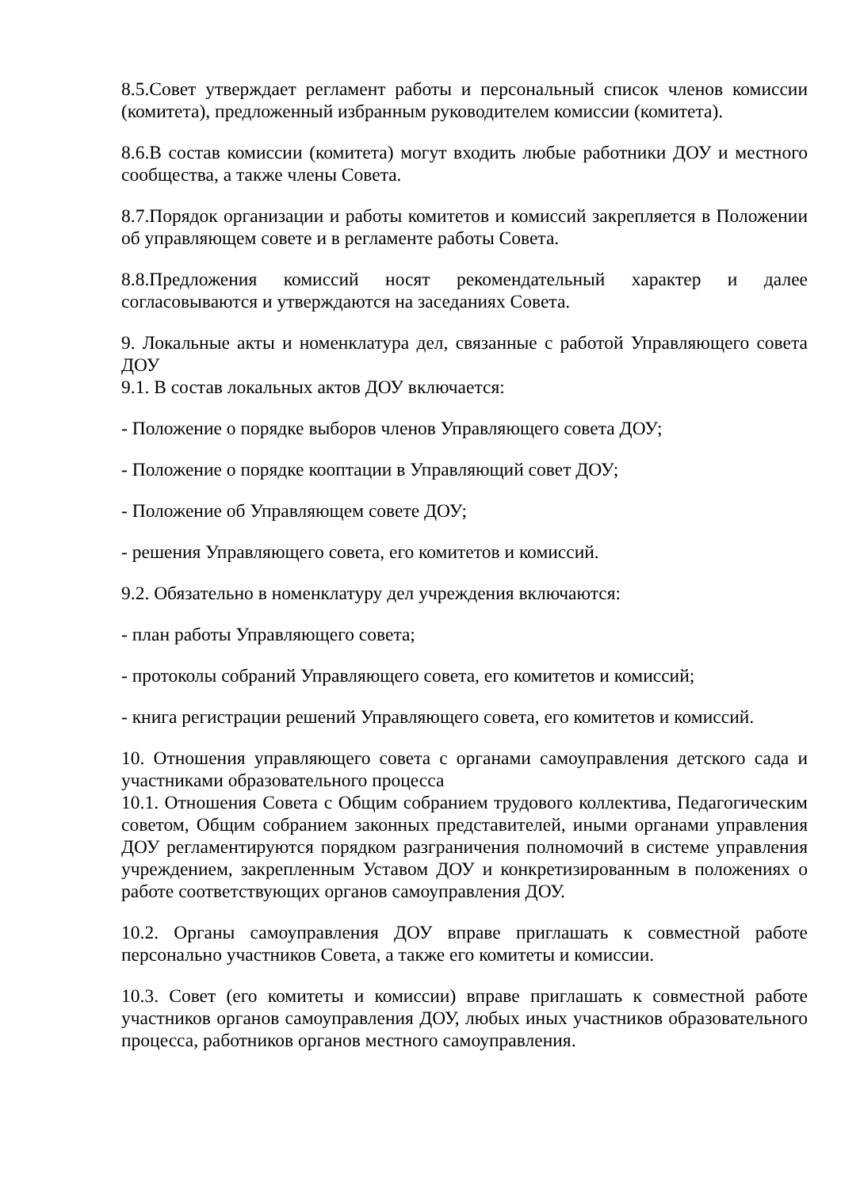8.5.Совет утверждает регламент работы и персональный список членов комиссии (комитета), предложенный избранным руководителем комиссии (комитета).
8.6.В состав комиссии (комитета) могут входить любые работники ДОУ и местного сообщества, а также члены Совета.
8.7.Порядок организации и работы комитетов и комиссий закрепляется в Положении об управляющем совете и в регламенте работы Совета.
8.8.Предложения комиссий носят рекомендательный характер и далее согласовываются и утверждаются на заседаниях Совета.
9. Локальные акты и номенклатура дел, связанные с работой Управляющего совета ДОУ
9.1. В состав локальных актов ДОУ включается:
- Положение о порядке выборов членов Управляющего совета ДОУ;
- Положение о порядке кооптации в Управляющий совет ДОУ;
- Положение об Управляющем совете ДОУ;
- решения Управляющего совета, его комитетов и комиссий.
9.2. Обязательно в номенклатуру дел учреждения включаются:
- план работы Управляющего совета;
- протоколы собраний Управляющего совета, его комитетов и комиссий;
- книга регистрации решений Управляющего совета, его комитетов и комиссий.
10. Отношения управляющего совета с органами самоуправления детского сада и участниками образовательного процесса
10.1. Отношения Совета с Общим собранием трудового коллектива, Педагогическим советом, Общим собранием законных представителей, иными органами управления ДОУ регламентируются порядком разграничения полномочий в системе управления учреждением, закрепленным Уставом ДОУ и конкретизированным в положениях о работе соответствующих органов самоуправления ДОУ.
10.2. Органы самоуправления ДОУ вправе приглашать к совместной работе персонально участников Совета, а также его комитеты и комиссии.
10.3. Совет (его комитеты и комиссии) вправе приглашать к совместной работе участников органов самоуправления ДОУ, любых иных участников образовательного процесса, работников органов местного самоуправления.